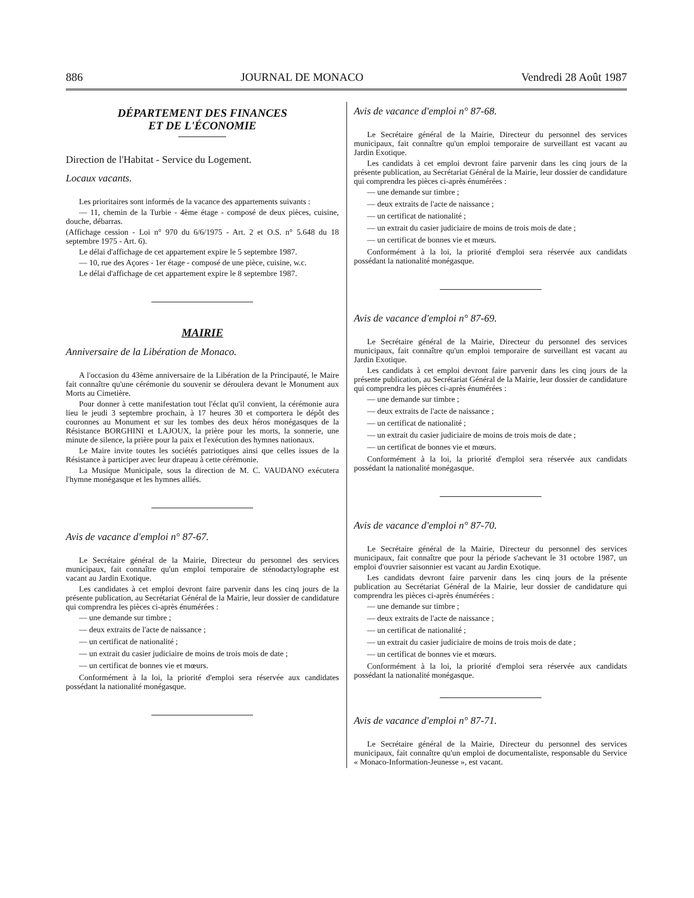886 JOURNAL DE MONACO Vendredi 28 Août 1987
DÉPARTEMENT DES FINANCES
ET DE L'ÉCONOMIE
Direction de l'Habitat - Service du Logement.
Locaux vacants.
Les prioritaires sont informés de la vacance des appartements suivants :
— 11, chemin de la Turbie - 4ème étage - composé de deux pièces, cuisine, douche, débarras.
(Affichage cession - Loi n° 970 du 6/6/1975 - Art. 2 et O.S. n° 5.648 du 18 septembre 1975 - Art. 6).
Le délai d'affichage de cet appartement expire le 5 septembre 1987.
— 10, rue des Açores - 1er étage - composé de une pièce, cuisine, w.c.
Le délai d'affichage de cet appartement expire le 8 septembre 1987.
MAIRIE
Anniversaire de la Libération de Monaco.
A l'occasion du 43ème anniversaire de la Libération de la Principauté, le Maire fait connaître qu'une cérémonie du souvenir se déroulera devant le Monument aux Morts au Cimetière.
Pour donner à cette manifestation tout l'éclat qu'il convient, la cérémonie aura lieu le jeudi 3 septembre prochain, à 17 heures 30 et comportera le dépôt des couronnes au Monument et sur les tombes des deux héros monégasques de la Résistance BORGHINI et LAJOUX, la prière pour les morts, la sonnerie, une minute de silence, la prière pour la paix et l'exécution des hymnes nationaux.
Le Maire invite toutes les sociétés patriotiques ainsi que celles issues de la Résistance à participer avec leur drapeau à cette cérémonie.
La Musique Municipale, sous la direction de M. C. VAUDANO exécutera l'hymne monégasque et les hymnes alliés.
Avis de vacance d'emploi n° 87-67.
Le Secrétaire général de la Mairie, Directeur du personnel des services municipaux, fait connaître qu'un emploi temporaire de sténodactylographe est vacant au Jardin Exotique.
Les candidates à cet emploi devront faire parvenir dans les cinq jours de la présente publication, au Secrétariat Général de la Mairie, leur dossier de candidature qui comprendra les pièces ci-après énumérées :
— une demande sur timbre ;
— deux extraits de l'acte de naissance ;
— un certificat de nationalité ;
— un extrait du casier judiciaire de moins de trois mois de date ;
— un certificat de bonnes vie et mœurs.
Conformément à la loi, la priorité d'emploi sera réservée aux candidates possédant la nationalité monégasque.
Avis de vacance d'emploi n° 87-68.
Le Secrétaire général de la Mairie, Directeur du personnel des services municipaux, fait connaître qu'un emploi temporaire de surveillant est vacant au Jardin Exotique.
Les candidats à cet emploi devront faire parvenir dans les cinq jours de la présente publication, au Secrétariat Général de la Mairie, leur dossier de candidature qui comprendra les pièces ci-après énumérées :
— une demande sur timbre ;
— deux extraits de l'acte de naissance ;
— un certificat de nationalité ;
— un extrait du casier judiciaire de moins de trois mois de date ;
— un certificat de bonnes vie et mœurs.
Conformément à la loi, la priorité d'emploi sera réservée aux candidats possédant la nationalité monégasque.
Avis de vacance d'emploi n° 87-69.
Le Secrétaire général de la Mairie, Directeur du personnel des services municipaux, fait connaître qu'un emploi temporaire de surveillant est vacant au Jardin Exotique.
Les candidats à cet emploi devront faire parvenir dans les cinq jours de la présente publication, au Secrétariat Général de la Mairie, leur dossier de candidature qui comprendra les pièces ci-après énumérées :
— une demande sur timbre ;
— deux extraits de l'acte de naissance ;
— un certificat de nationalité ;
— un extrait du casier judiciaire de moins de trois mois de date ;
— un certificat de bonnes vie et mœurs.
Conformément à la loi, la priorité d'emploi sera réservée aux candidats possédant la nationalité monégasque.
Avis de vacance d'emploi n° 87-70.
Le Secrétaire général de la Mairie, Directeur du personnel des services municipaux, fait connaître que pour la période s'achevant le 31 octobre 1987, un emploi d'ouvrier saisonnier est vacant au Jardin Exotique.
Les candidats devront faire parvenir dans les cinq jours de la présente publication au Secrétariat Général de la Mairie, leur dossier de candidature qui comprendra les pièces ci-après énumérées :
— une demande sur timbre ;
— deux extraits de l'acte de naissance ;
— un certificat de nationalité ;
— un extrait du casier judiciaire de moins de trois mois de date ;
— un certificat de bonnes vie et mœurs.
Conformément à la loi, la priorité d'emploi sera réservée aux candidats possédant la nationalité monégasque.
Avis de vacance d'emploi n° 87-71.
Le Secrétaire général de la Mairie, Directeur du personnel des services municipaux, fait connaître qu'un emploi de documentaliste, responsable du Service « Monaco-Information-Jeunesse », est vacant.